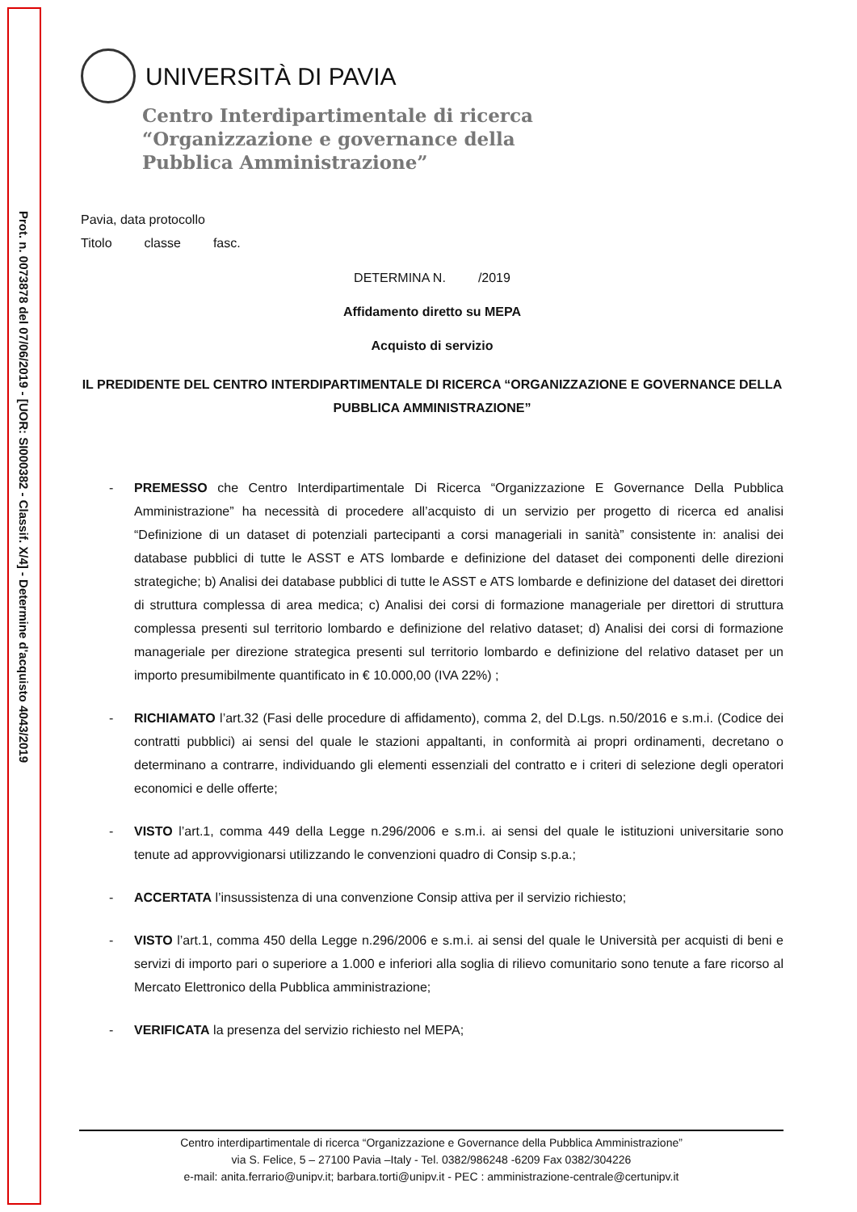Prot. n. 0073878 del 07/06/2019 - [UOR: SI000382 - Classif. X/4] - Determine d'acquisto 4043/2019
UNIVERSITÀ DI PAVIA
Centro Interdipartimentale di ricerca
“Organizzazione e governance della
Pubblica Amministrazione”
Pavia, data protocollo
Titolo classe fasc.
DETERMINA N. /2019
Affidamento diretto su MEPA
Acquisto di servizio
IL PREDIDENTE DEL CENTRO INTERDIPARTIMENTALE DI RICERCA “ORGANIZZAZIONE E GOVERNANCE DELLA PUBBLICA AMMINISTRAZIONE”
- PREMESSO che Centro Interdipartimentale Di Ricerca “Organizzazione E Governance Della Pubblica Amministrazione” ha necessità di procedere all’acquisto di un servizio per progetto di ricerca ed analisi “Definizione di un dataset di potenziali partecipanti a corsi manageriali in sanità” consistente in: analisi dei database pubblici di tutte le ASST e ATS lombarde e definizione del dataset dei componenti delle direzioni strategiche; b) Analisi dei database pubblici di tutte le ASST e ATS lombarde e definizione del dataset dei direttori di struttura complessa di area medica; c) Analisi dei corsi di formazione manageriale per direttori di struttura complessa presenti sul territorio lombardo e definizione del relativo dataset; d) Analisi dei corsi di formazione manageriale per direzione strategica presenti sul territorio lombardo e definizione del relativo dataset per un importo presumibilmente quantificato in € 10.000,00 (IVA 22%) ;
- RICHIAMATO l’art.32 (Fasi delle procedure di affidamento), comma 2, del D.Lgs. n.50/2016 e s.m.i. (Codice dei contratti pubblici) ai sensi del quale le stazioni appaltanti, in conformità ai propri ordinamenti, decretano o determinano a contrarre, individuando gli elementi essenziali del contratto e i criteri di selezione degli operatori economici e delle offerte;
- VISTO l’art.1, comma 449 della Legge n.296/2006 e s.m.i. ai sensi del quale le istituzioni universitarie sono tenute ad approvvigionarsi utilizzando le convenzioni quadro di Consip s.p.a.;
- ACCERTATA l’insussistenza di una convenzione Consip attiva per il servizio richiesto;
- VISTO l’art.1, comma 450 della Legge n.296/2006 e s.m.i. ai sensi del quale le Università per acquisti di beni e servizi di importo pari o superiore a 1.000 e inferiori alla soglia di rilievo comunitario sono tenute a fare ricorso al Mercato Elettronico della Pubblica amministrazione;
- VERIFICATA la presenza del servizio richiesto nel MEPA;
Centro interdipartimentale di ricerca “Organizzazione e Governance della Pubblica Amministrazione”
via S. Felice, 5 – 27100 Pavia –Italy - Tel. 0382/986248 -6209 Fax 0382/304226
e-mail: anita.ferrario@unipv.it; barbara.torti@unipv.it - PEC : amministrazione-centrale@certunipv.it